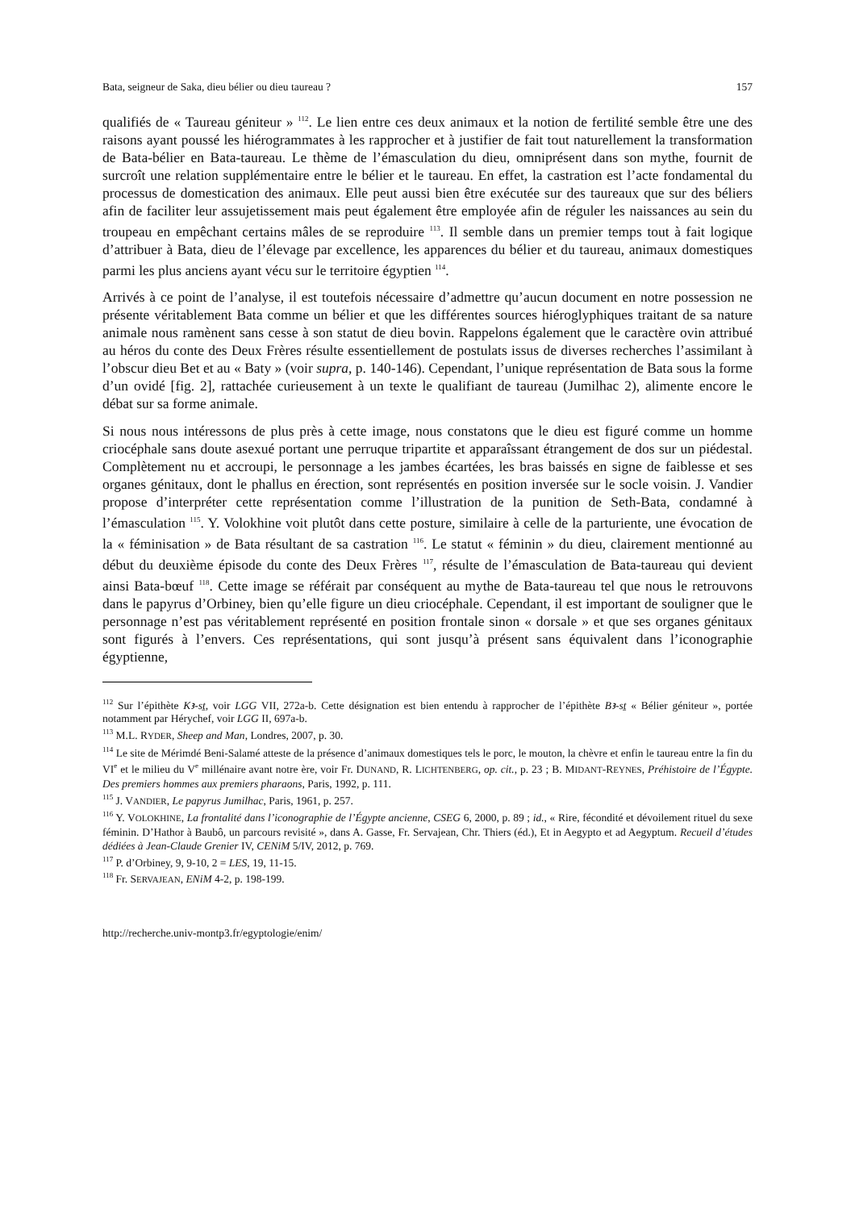Bata, seigneur de Saka, dieu bélier ou dieu taureau ? 157
qualifiés de « Taureau géniteur » <sup>112</sup>. Le lien entre ces deux animaux et la notion de fertilité semble être une des raisons ayant poussé les hiérogrammates à les rapprocher et à justifier de fait tout naturellement la transformation de Bata-bélier en Bata-taureau. Le thème de l’émasculation du dieu, omniprésent dans son mythe, fournit de surcroît une relation supplémentaire entre le bélier et le taureau. En effet, la castration est l’acte fondamental du processus de domestication des animaux. Elle peut aussi bien être exécutée sur des taureaux que sur des béliers afin de faciliter leur assujetissement mais peut également être employée afin de réguler les naissances au sein du troupeau en empêchant certains mâles de se reproduire <sup>113</sup>. Il semble dans un premier temps tout à fait logique d’attribuer à Bata, dieu de l’élevage par excellence, les apparences du bélier et du taureau, animaux domestiques parmi les plus anciens ayant vécu sur le territoire égyptien <sup>114</sup>.
Arrivés à ce point de l’analyse, il est toutefois nécessaire d’admettre qu’aucun document en notre possession ne présente véritablement Bata comme un bélier et que les différentes sources hiéroglyphiques traitant de sa nature animale nous ramènent sans cesse à son statut de dieu bovin. Rappelons également que le caractère ovin attribué au héros du conte des Deux Frères résulte essentiellement de postulats issus de diverses recherches l’assimilant à l’obscur dieu Bet et au « Baty » (voir supra, p. 140-146). Cependant, l’unique représentation de Bata sous la forme d’un ovidé [fig. 2], rattachée curieusement à un texte le qualifiant de taureau (Jumilhac 2), alimente encore le débat sur sa forme animale.
Si nous nous intéressons de plus près à cette image, nous constatons que le dieu est figuré comme un homme criocéphale sans doute asexué portant une perruque tripartite et apparaîssant étrangement de dos sur un piédestal. Complètement nu et accroupi, le personnage a les jambes écartées, les bras baissés en signe de faiblesse et ses organes génitaux, dont le phallus en érection, sont représentés en position inversée sur le socle voisin. J. Vandier propose d’interpréter cette représentation comme l’illustration de la punition de Seth-Bata, condamné à l’émasculation <sup>115</sup>. Y. Volokhine voit plutôt dans cette posture, similaire à celle de la parturiente, une évocation de la « féminisation » de Bata résultant de sa castration <sup>116</sup>. Le statut « féminin » du dieu, clairement mentionné au début du deuxième épisode du conte des Deux Frères <sup>117</sup>, résulte de l’émasculation de Bata-taureau qui devient ainsi Bata-bœuf <sup>118</sup>. Cette image se référait par conséquent au mythe de Bata-taureau tel que nous le retrouvons dans le papyrus d’Orbiney, bien qu’elle figure un dieu criocéphale. Cependant, il est important de souligner que le personnage n’est pas véritablement représenté en position frontale sinon « dorsale » et que ses organes génitaux sont figurés à l’envers. Ces représentations, qui sont jusqu’à présent sans équivalent dans l’iconographie égyptienne,
<sup>112</sup> Sur l’épithète Kꜣ-sṯ, voir LGG VII, 272a-b. Cette désignation est bien entendu à rapprocher de l’épithète Bꜣ-sṯ « Bélier géniteur », portée notamment par Hérychef, voir LGG II, 697a-b.
<sup>113</sup> M.L. RYDER, Sheep and Man, Londres, 2007, p. 30.
<sup>114</sup> Le site de Mérimdé Beni-Salamé atteste de la présence d’animaux domestiques tels le porc, le mouton, la chèvre et enfin le taureau entre la fin du VI<sup>e</sup> et le milieu du V<sup>e</sup> millénaire avant notre ère, voir Fr. DUNAND, R. LICHTENBERG, op. cit., p. 23 ; B. MIDANT-REYNES, Préhistoire de l’Égypte. Des premiers hommes aux premiers pharaons, Paris, 1992, p. 111.
<sup>115</sup> J. VANDIER, Le papyrus Jumilhac, Paris, 1961, p. 257.
<sup>116</sup> Y. VOLOKHINE, La frontalité dans l’iconographie de l’Égypte ancienne, CSEG 6, 2000, p. 89 ; id., « Rire, fécondité et dévoilement rituel du sexe féminin. D’Hathor à Baubô, un parcours revisité », dans A. Gasse, Fr. Servajean, Chr. Thiers (éd.), Et in Aegypto et ad Aegyptum. Recueil d’études dédiées à Jean-Claude Grenier IV, CENiM 5/IV, 2012, p. 769.
<sup>117</sup> P. d’Orbiney, 9, 9-10, 2 = LES, 19, 11-15.
<sup>118</sup> Fr. SERVAJEAN, ENiM 4-2, p. 198-199.
http://recherche.univ-montp3.fr/egyptologie/enim/